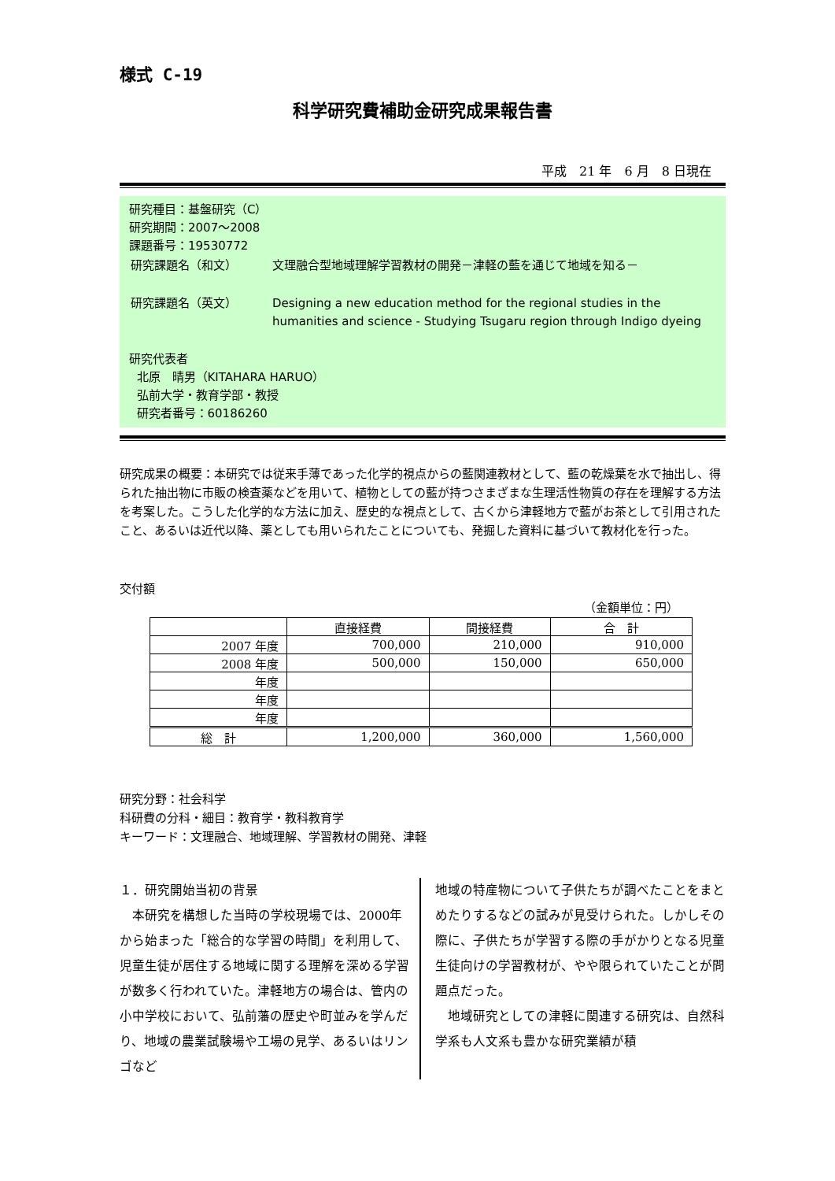様式 C-19
科学研究費補助金研究成果報告書
平成　21 年　6 月　8 日現在
研究種目：基盤研究（C）
研究期間：2007～2008
課題番号：19530772
| 研究課題名（和文） | 文理融合型地域理解学習教材の開発－津軽の藍を通じて地域を知る－ |
| 研究課題名（英文） | Designing a new education method for the regional studies in the humanities and science - Studying Tsugaru region through Indigo dyeing |
研究代表者
北原　晴男（KITAHARA HARUO）
弘前大学・教育学部・教授
研究者番号：60186260
研究成果の概要：本研究では従来手薄であった化学的視点からの藍関連教材として、藍の乾燥葉を水で抽出し、得られた抽出物に市販の検査薬などを用いて、植物としての藍が持つさまざまな生理活性物質の存在を理解する方法を考案した。こうした化学的な方法に加え、歴史的な視点として、古くから津軽地方で藍がお茶として引用されたこと、あるいは近代以降、薬としても用いられたことについても、発掘した資料に基づいて教材化を行った。
交付額
（金額単位：円）
| | 直接経費 | 間接経費 | 合 計 |
| --- | --- | --- | --- |
| 2007 年度 | 700,000 | 210,000 | 910,000 |
| 2008 年度 | 500,000 | 150,000 | 650,000 |
| 年度 | | | |
| 年度 | | | |
| 年度 | | | |
| 総 計 | 1,200,000 | 360,000 | 1,560,000 |
研究分野：社会科学
科研費の分科・細目：教育学・教科教育学
キーワード：文理融合、地域理解、学習教材の開発、津軽
１．研究開始当初の背景
　本研究を構想した当時の学校現場では、2000年から始まった「総合的な学習の時間」を利用して、児童生徒が居住する地域に関する理解を深める学習が数多く行われていた。津軽地方の場合は、管内の小中学校において、弘前藩の歴史や町並みを学んだり、地域の農業試験場や工場の見学、あるいはリンゴなど
地域の特産物について子供たちが調べたことをまとめたりするなどの試みが見受けられた。しかしその際に、子供たちが学習する際の手がかりとなる児童生徒向けの学習教材が、やや限られていたことが問題点だった。
　地域研究としての津軽に関連する研究は、自然科学系も人文系も豊かな研究業績が積